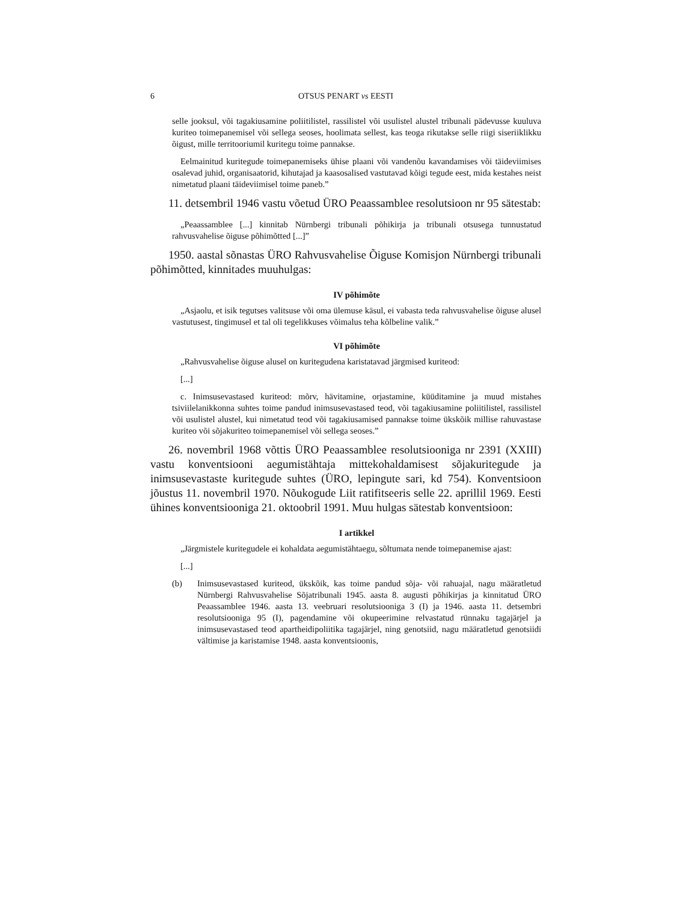6 OTSUS PENART vs EESTI
selle jooksul, või tagakiusamine poliitilistel, rassilistel või usulistel alustel tribunali pädevusse kuuluva kuriteo toimepanemisel või sellega seoses, hoolimata sellest, kas teoga rikutakse selle riigi siseriiklikku õigust, mille territooriumil kuritegu toime pannakse.
Eelmainitud kuritegude toimepanemiseks ühise plaani või vandenõu kavandamises või täideviimises osalevad juhid, organisaatorid, kihutajad ja kaasosalised vastutavad kõigi tegude eest, mida kestahes neist nimetatud plaani täideviimisel toime paneb.”
11. detsembril 1946 vastu võetud ÜRO Peaassamblee resolutsioon nr 95 sätestab:
„Peaassamblee [...] kinnitab Nürnbergi tribunali põhikirja ja tribunali otsusega tunnustatud rahvusvahelise õiguse põhimõtted [...]”
1950. aastal sõnastas ÜRO Rahvusvahelise Õiguse Komisjon Nürnbergi tribunali põhimõtted, kinnitades muuhulgas:
IV põhimõte
„Asjaolu, et isik tegutses valitsuse või oma ülemuse käsul, ei vabasta teda rahvusvahelise õiguse alusel vastutusest, tingimusel et tal oli tegelikkuses võimalus teha kõlbeline valik.”
VI põhimõte
„Rahvusvahelise õiguse alusel on kuritegudena karistatavad järgmised kuriteod:
[...]
c. Inimsusevastased kuriteod: mõrv, hävitamine, orjastamine, küüditamine ja muud mistahes tsiviilelanikkonna suhtes toime pandud inimsusevastased teod, või tagakiusamine poliitilistel, rassilistel või usulistel alustel, kui nimetatud teod või tagakiusamised pannakse toime ükskõik millise rahuvastase kuriteo või sõjakuriteo toimepanemisel või sellega seoses.”
26. novembril 1968 võttis ÜRO Peaassamblee resolutsiooniga nr 2391 (XXIII) vastu konventsiooni aegumistähtaja mittekohaldamisest sõjakuritegude ja inimsusevastaste kuritegude suhtes (ÜRO, lepingute sari, kd 754). Konventsioon jõustus 11. novembril 1970. Nõukogude Liit ratifitseeris selle 22. aprillil 1969. Eesti ühines konventsiooniga 21. oktoobril 1991. Muu hulgas sätestab konventsioon:
I artikkel
„Järgmistele kuritegudele ei kohaldata aegumistähtaegu, sõltumata nende toimepanemise ajast:
[...]
(b) Inimsusevastased kuriteod, ükskõik, kas toime pandud sõja- või rahuajal, nagu määratletud Nürnbergi Rahvusvahelise Sõjatribunali 1945. aasta 8. augusti põhikirjas ja kinnitatud ÜRO Peaassamblee 1946. aasta 13. veebruari resolutsiooniga 3 (I) ja 1946. aasta 11. detsembri resolutsiooniga 95 (I), pagendamine või okupeerimine relvastatud rünnaku tagajärjel ja inimsusevastased teod apartheidipoliitika tagajärjel, ning genotsiid, nagu määratletud genotsiidi vältimise ja karistamise 1948. aasta konventsioonis,